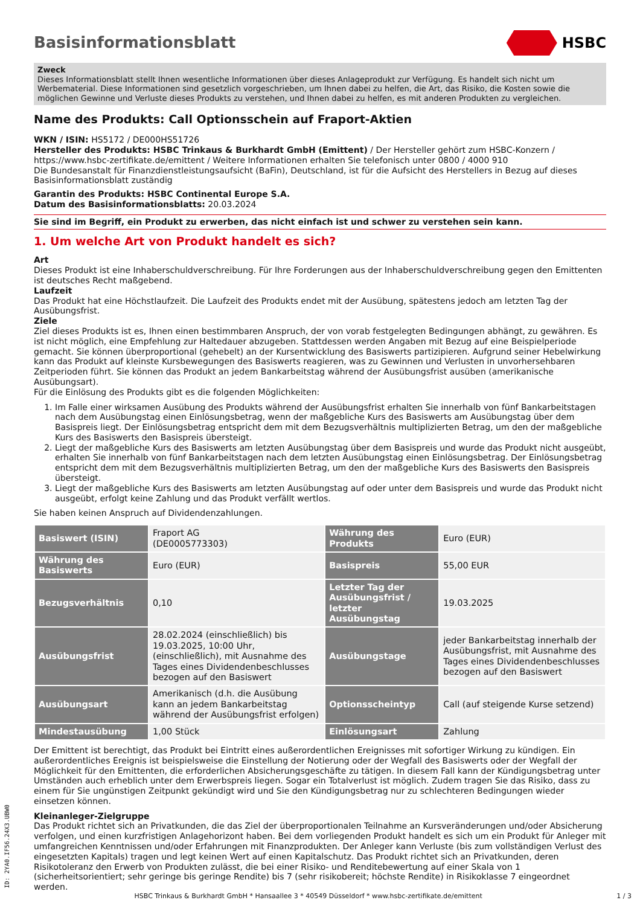Basisinformationsblatt HSBC
Zweck
Dieses Informationsblatt stellt Ihnen wesentliche Informationen über dieses Anlageprodukt zur Verfügung. Es handelt sich nicht um Werbematerial. Diese Informationen sind gesetzlich vorgeschrieben, um Ihnen dabei zu helfen, die Art, das Risiko, die Kosten sowie die möglichen Gewinne und Verluste dieses Produkts zu verstehen, und Ihnen dabei zu helfen, es mit anderen Produkten zu vergleichen.
Name des Produkts: Call Optionsschein auf Fraport-Aktien
WKN / ISIN: HS5172 / DE000HS51726
Hersteller des Produkts: HSBC Trinkaus & Burkhardt GmbH (Emittent) / Der Hersteller gehört zum HSBC-Konzern / https://www.hsbc-zertifikate.de/emittent / Weitere Informationen erhalten Sie telefonisch unter 0800 / 4000 910
Die Bundesanstalt für Finanzdienstleistungsaufsicht (BaFin), Deutschland, ist für die Aufsicht des Herstellers in Bezug auf dieses Basisinformationsblatt zuständig
Garantin des Produkts: HSBC Continental Europe S.A.
Datum des Basisinformationsblatts: 20.03.2024
Sie sind im Begriff, ein Produkt zu erwerben, das nicht einfach ist und schwer zu verstehen sein kann.
1. Um welche Art von Produkt handelt es sich?
Art
Dieses Produkt ist eine Inhaberschuldverschreibung. Für Ihre Forderungen aus der Inhaberschuldverschreibung gegen den Emittenten ist deutsches Recht maßgebend.
Laufzeit
Das Produkt hat eine Höchstlaufzeit. Die Laufzeit des Produkts endet mit der Ausübung, spätestens jedoch am letzten Tag der Ausübungsfrist.
Ziele
Ziel dieses Produkts ist es, Ihnen einen bestimmbaren Anspruch, der von vorab festgelegten Bedingungen abhängt, zu gewähren. Es ist nicht möglich, eine Empfehlung zur Haltedauer abzugeben. Stattdessen werden Angaben mit Bezug auf eine Beispielperiode gemacht. Sie können überproportional (gehebelt) an der Kursentwicklung des Basiswerts partizipieren. Aufgrund seiner Hebelwirkung kann das Produkt auf kleinste Kursbewegungen des Basiswerts reagieren, was zu Gewinnen und Verlusten in unvorhersehbaren Zeitperioden führt. Sie können das Produkt an jedem Bankarbeitstag während der Ausübungsfrist ausüben (amerikanische Ausübungsart).
Für die Einlösung des Produkts gibt es die folgenden Möglichkeiten:
1. Im Falle einer wirksamen Ausübung des Produkts während der Ausübungsfrist erhalten Sie innerhalb von fünf Bankarbeitstagen nach dem Ausübungstag einen Einlösungsbetrag, wenn der maßgebliche Kurs des Basiswerts am Ausübungstag über dem Basispreis liegt. Der Einlösungsbetrag entspricht dem mit dem Bezugsverhältnis multiplizierten Betrag, um den der maßgebliche Kurs des Basiswerts den Basispreis übersteigt.
2. Liegt der maßgebliche Kurs des Basiswerts am letzten Ausübungstag über dem Basispreis und wurde das Produkt nicht ausgeübt, erhalten Sie innerhalb von fünf Bankarbeitstagen nach dem letzten Ausübungstag einen Einlösungsbetrag. Der Einlösungsbetrag entspricht dem mit dem Bezugsverhältnis multiplizierten Betrag, um den der maßgebliche Kurs des Basiswerts den Basispreis übersteigt.
3. Liegt der maßgebliche Kurs des Basiswerts am letzten Ausübungstag auf oder unter dem Basispreis und wurde das Produkt nicht ausgeübt, erfolgt keine Zahlung und das Produkt verfällt wertlos.
Sie haben keinen Anspruch auf Dividendenzahlungen.
| Basiswert (ISIN) | Fraport AG (DE0005773303) | Währung des Produkts | Euro (EUR) |
| Währung des Basiswerts | Euro (EUR) | Basispreis | 55,00 EUR |
| Bezugsverhältnis | 0,10 | Letzter Tag der Ausübungsfrist / letzter Ausübungstag | 19.03.2025 |
| Ausübungsfrist | 28.02.2024 (einschließlich) bis 19.03.2025, 10:00 Uhr, (einschließlich), mit Ausnahme des Tages eines Dividendenbeschlusses bezogen auf den Basiswert | Ausübungstage | jeder Bankarbeitstag innerhalb der Ausübungsfrist, mit Ausnahme des Tages eines Dividendenbeschlusses bezogen auf den Basiswert |
| Ausübungsart | Amerikanisch (d.h. die Ausübung kann an jedem Bankarbeitstag während der Ausübungsfrist erfolgen) | Optionsscheintyp | Call (auf steigende Kurse setzend) |
| Mindestausübung | 1,00 Stück | Einlösungsart | Zahlung |
Der Emittent ist berechtigt, das Produkt bei Eintritt eines außerordentlichen Ereignisses mit sofortiger Wirkung zu kündigen. Ein außerordentliches Ereignis ist beispielsweise die Einstellung der Notierung oder der Wegfall des Basiswerts oder der Wegfall der Möglichkeit für den Emittenten, die erforderlichen Absicherungsgeschäfte zu tätigen. In diesem Fall kann der Kündigungsbetrag unter Umständen auch erheblich unter dem Erwerbspreis liegen. Sogar ein Totalverlust ist möglich. Zudem tragen Sie das Risiko, dass zu einem für Sie ungünstigen Zeitpunkt gekündigt wird und Sie den Kündigungsbetrag nur zu schlechteren Bedingungen wieder einsetzen können.
Kleinanleger-Zielgruppe
Das Produkt richtet sich an Privatkunden, die das Ziel der überproportionalen Teilnahme an Kursveränderungen und/oder Absicherung verfolgen, und einen kurzfristigen Anlagehorizont haben. Bei dem vorliegenden Produkt handelt es sich um ein Produkt für Anleger mit umfangreichen Kenntnissen und/oder Erfahrungen mit Finanzprodukten. Der Anleger kann Verluste (bis zum vollständigen Verlust des eingesetzten Kapitals) tragen und legt keinen Wert auf einen Kapitalschutz. Das Produkt richtet sich an Privatkunden, deren Risikotoleranz den Erwerb von Produkten zulässt, die bei einer Risiko- und Renditebewertung auf einer Skala von 1 (sicherheitsorientiert; sehr geringe bis geringe Rendite) bis 7 (sehr risikobereit; höchste Rendite) in Risikoklasse 7 eingeordnet werden.
ID: 2YA0.IF56.24X3.UBW0
HSBC Trinkaus & Burkhardt GmbH * Hansaallee 3 * 40549 Düsseldorf * www.hsbc-zertifikate.de/emittent 1 / 3